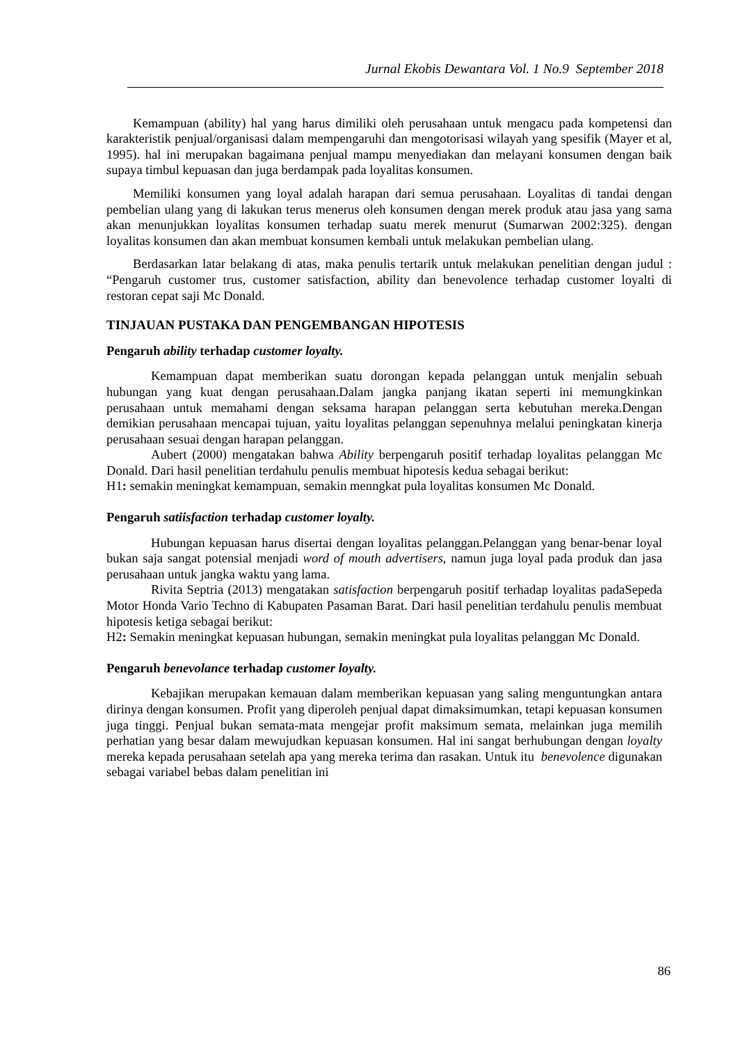Jurnal Ekobis Dewantara Vol. 1 No.9 September 2018
Kemampuan (ability) hal yang harus dimiliki oleh perusahaan untuk mengacu pada kompetensi dan karakteristik penjual/organisasi dalam mempengaruhi dan mengotorisasi wilayah yang spesifik (Mayer et al, 1995). hal ini merupakan bagaimana penjual mampu menyediakan dan melayani konsumen dengan baik supaya timbul kepuasan dan juga berdampak pada loyalitas konsumen.
Memiliki konsumen yang loyal adalah harapan dari semua perusahaan. Loyalitas di tandai dengan pembelian ulang yang di lakukan terus menerus oleh konsumen dengan merek produk atau jasa yang sama akan menunjukkan loyalitas konsumen terhadap suatu merek menurut (Sumarwan 2002:325). dengan loyalitas konsumen dan akan membuat konsumen kembali untuk melakukan pembelian ulang.
Berdasarkan latar belakang di atas, maka penulis tertarik untuk melakukan penelitian dengan judul : “Pengaruh customer trus, customer satisfaction, ability dan benevolence terhadap customer loyalti di restoran cepat saji Mc Donald.
TINJAUAN PUSTAKA DAN PENGEMBANGAN HIPOTESIS
Pengaruh ability terhadap customer loyalty.
Kemampuan dapat memberikan suatu dorongan kepada pelanggan untuk menjalin sebuah hubungan yang kuat dengan perusahaan.Dalam jangka panjang ikatan seperti ini memungkinkan perusahaan untuk memahami dengan seksama harapan pelanggan serta kebutuhan mereka.Dengan demikian perusahaan mencapai tujuan, yaitu loyalitas pelanggan sepenuhnya melalui peningkatan kinerja perusahaan sesuai dengan harapan pelanggan.
Aubert (2000) mengatakan bahwa Ability berpengaruh positif terhadap loyalitas pelanggan Mc Donald. Dari hasil penelitian terdahulu penulis membuat hipotesis kedua sebagai berikut:
H1: semakin meningkat kemampuan, semakin menngkat pula loyalitas konsumen Mc Donald.
Pengaruh satiisfaction terhadap customer loyalty.
Hubungan kepuasan harus disertai dengan loyalitas pelanggan.Pelanggan yang benar-benar loyal bukan saja sangat potensial menjadi word of mouth advertisers, namun juga loyal pada produk dan jasa perusahaan untuk jangka waktu yang lama.
Rivita Septria (2013) mengatakan satisfaction berpengaruh positif terhadap loyalitas padaSepeda Motor Honda Vario Techno di Kabupaten Pasaman Barat. Dari hasil penelitian terdahulu penulis membuat hipotesis ketiga sebagai berikut:
H2: Semakin meningkat kepuasan hubungan, semakin meningkat pula loyalitas pelanggan Mc Donald.
Pengaruh benevolance terhadap customer loyalty.
Kebajikan merupakan kemauan dalam memberikan kepuasan yang saling menguntungkan antara dirinya dengan konsumen. Profit yang diperoleh penjual dapat dimaksimumkan, tetapi kepuasan konsumen juga tinggi. Penjual bukan semata-mata mengejar profit maksimum semata, melainkan juga memilih perhatian yang besar dalam mewujudkan kepuasan konsumen. Hal ini sangat berhubungan dengan loyalty mereka kepada perusahaan setelah apa yang mereka terima dan rasakan. Untuk itu benevolence digunakan sebagai variabel bebas dalam penelitian ini
86